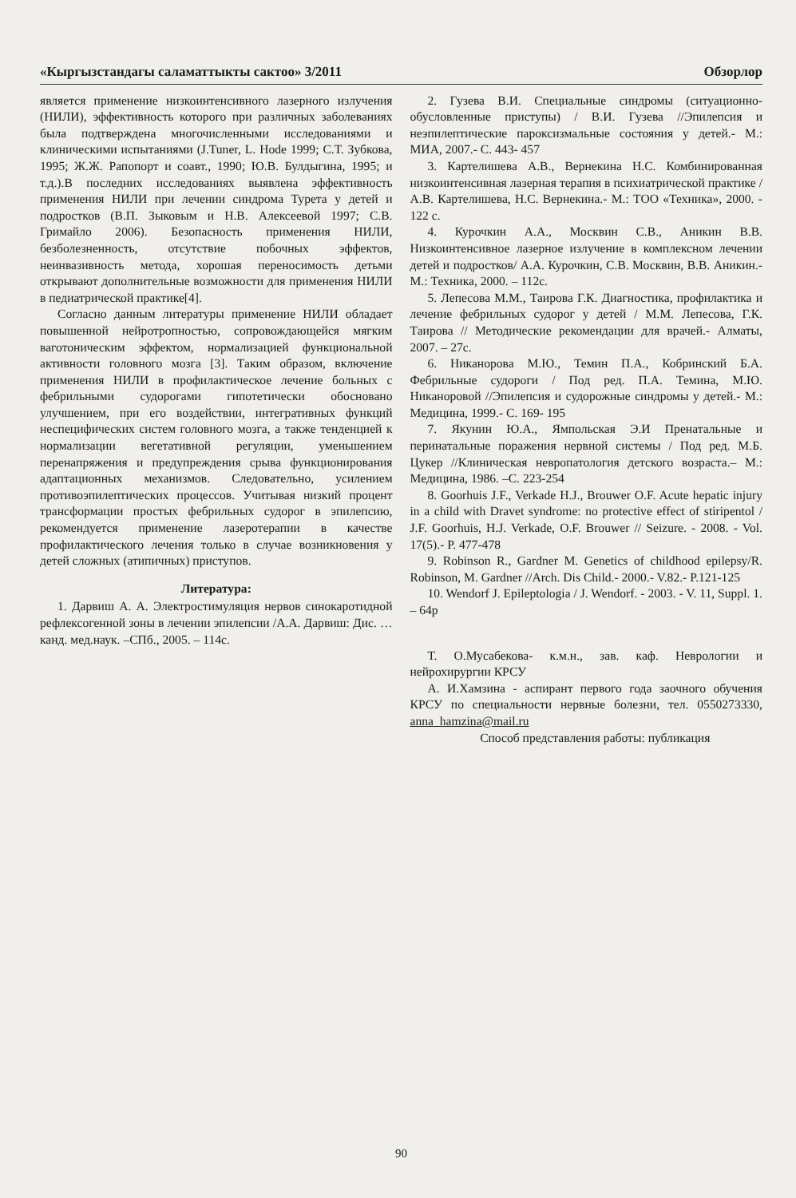«Кыргызстандагы саламаттыкты сактоо» 3/2011 Обзорлор
является применение низкоинтенсивного лазерного излучения (НИЛИ), эффективность которого при различных заболеваниях была подтверждена многочисленными исследованиями и клиническими испытаниями (J.Tuner, L. Hode 1999; С.Т. Зубкова, 1995; Ж.Ж. Рапопорт и соавт., 1990; Ю.В. Булдыгина, 1995; и т.д.).В последних исследованиях выявлена эффективность применения НИЛИ при лечении синдрома Турета у детей и подростков (В.П. Зыковым и Н.В. Алексеевой 1997; С.В. Гримайло 2006). Безопасность применения НИЛИ, безболезненность, отсутствие побочных эффектов, неинвазивность метода, хорошая переносимость детьми открывают дополнительные возможности для применения НИЛИ в педиатрической практике[4].
Согласно данным литературы применение НИЛИ обладает повышенной нейротропностью, сопровождающейся мягким ваготоническим эффектом, нормализацией функциональной активности головного мозга [3]. Таким образом, включение применения НИЛИ в профилактическое лечение больных с фебрильными судорогами гипотетически обосновано улучшением, при его воздействии, интегративных функций неспецифических систем головного мозга, а также тенденцией к нормализации вегетативной регуляции, уменьшением перенапряжения и предупреждения срыва функционирования адаптационных механизмов. Следовательно, усилением противоэпилептических процессов. Учитывая низкий процент трансформации простых фебрильных судорог в эпилепсию, рекомендуется применение лазеротерапии в качестве профилактического лечения только в случае возникновения у детей сложных (атипичных) приступов.
Литература:
1. Дарвиш А. А. Электростимуляция нервов синокаротидной рефлексогенной зоны в лечении эпилепсии /А.А. Дарвиш: Дис. … канд. мед.наук. –СПб., 2005. – 114с.
2. Гузева В.И. Специальные синдромы (ситуационно-обусловленные приступы) / В.И. Гузева //Эпилепсия и неэпилептические пароксизмальные состояния у детей.- М.: МИА, 2007.- С. 443- 457
3. Картелишева А.В., Вернекина Н.С. Комбинированная низкоинтенсивная лазерная терапия в психиатрической практике / А.В. Картелишева, Н.С. Вернекина.- М.: ТОО «Техника», 2000. - 122 с.
4. Курочкин А.А., Москвин С.В., Аникин В.В. Низкоинтенсивное лазерное излучение в комплексном лечении детей и подростков/ А.А. Курочкин, С.В. Москвин, В.В. Аникин.- М.: Техника, 2000. – 112с.
5. Лепесова М.М., Таирова Г.К. Диагностика, профилактика и лечение фебрильных судорог у детей / М.М. Лепесова, Г.К. Таирова // Методические рекомендации для врачей.- Алматы, 2007. – 27с.
6. Никанорова М.Ю., Темин П.А., Кобринский Б.А. Фебрильные судороги / Под ред. П.А. Темина, М.Ю. Никаноровой //Эпилепсия и судорожные синдромы у детей.- М.: Медицина, 1999.- С. 169- 195
7. Якунин Ю.А., Ямпольская Э.И Пренатальные и перинатальные поражения нервной системы / Под ред. М.Б. Цукер //Клиническая невропатология детского возраста.– М.: Медицина, 1986. –С. 223-254
8. Goorhuis J.F., Verkade H.J., Brouwer O.F. Acute hepatic injury in a child with Dravet syndrome: no protective effect of stiripentol / J.F. Goorhuis, H.J. Verkade, O.F. Brouwer // Seizure. - 2008. - Vol. 17(5).- P. 477-478
9. Robinson R., Gardner M. Genetics of childhood epilepsy/R. Robinson, M. Gardner //Arch. Dis Child.- 2000.- V.82.- P.121-125
10. Wendorf J. Epileptologia / J. Wendorf. - 2003. - V. 11, Suppl. 1. – 64p
Т. О.Мусабекова- к.м.н., зав. каф. Неврологии и нейрохирургии КРСУ
А. И.Хамзина - аспирант первого года заочного обучения КРСУ по специальности нервные болезни, тел. 0550273330, anna_hamzina@mail.ru
Способ представления работы: публикация
90